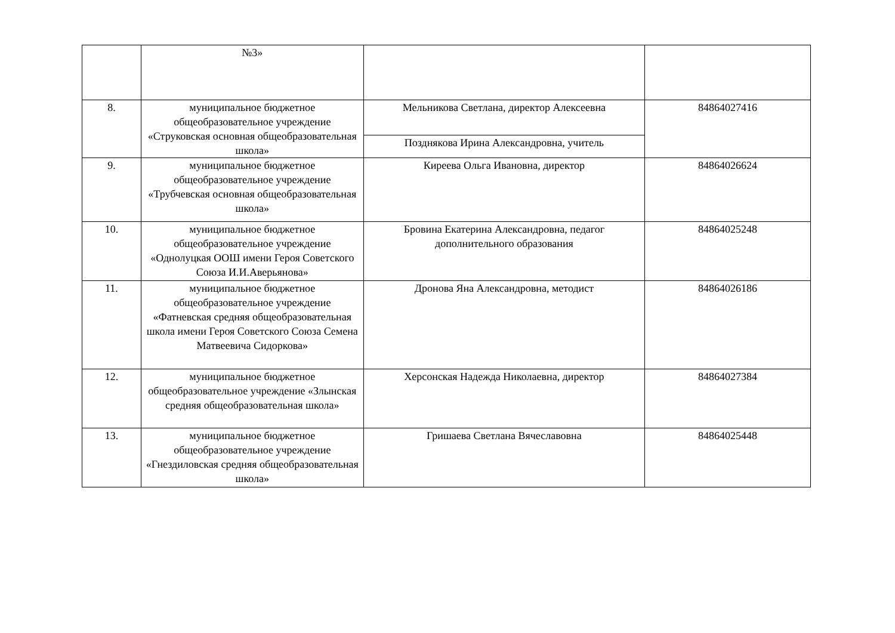| | №3» | | |
| 8. | муниципальное бюджетное общеобразовательное учреждение «Струковская основная общеобразовательная школа» | Мельникова Светлана, директор Алексеевна | 84864027416 |
| | | Позднякова Ирина Александровна, учитель | |
| 9. | муниципальное бюджетное общеобразовательное учреждение «Трубчевская основная общеобразовательная школа» | Киреева Ольга Ивановна, директор | 84864026624 |
| 10. | муниципальное бюджетное общеобразовательное учреждение «Однолуцкая ООШ имени Героя Советского Союза И.И.Аверьянова» | Бровина Екатерина Александровна, педагог дополнительного образования | 84864025248 |
| 11. | муниципальное бюджетное общеобразовательное учреждение «Фатневская средняя общеобразовательная школа имени Героя Советского Союза Семена Матвеевича Сидоркова» | Дронова Яна Александровна, методист | 84864026186 |
| 12. | муниципальное бюджетное общеобразовательное учреждение «Злынская средняя общеобразовательная школа» | Херсонская Надежда Николаевна, директор | 84864027384 |
| 13. | муниципальное бюджетное общеобразовательное учреждение «Гнездиловская средняя общеобразовательная школа» | Гришаева Светлана Вячеславовна | 84864025448 |